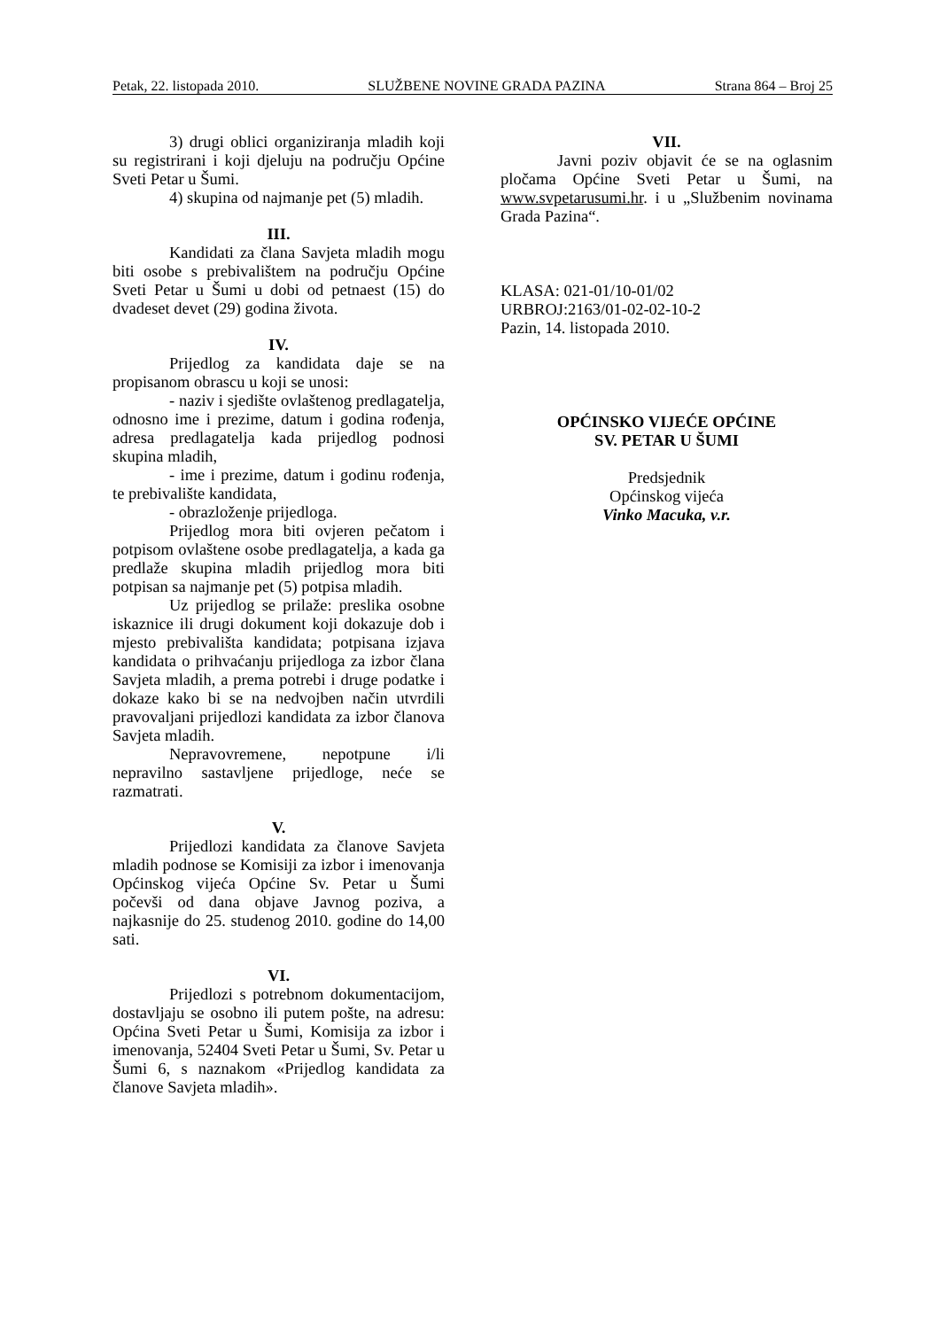Petak, 22. listopada 2010. SLUŽBENE NOVINE GRADA PAZINA Strana 864 – Broj 25
3) drugi oblici organiziranja mladih koji su registrirani i koji djeluju na području Općine Sveti Petar u Šumi.
4) skupina od najmanje pet (5) mladih.
III.
Kandidati za člana Savjeta mladih mogu biti osobe s prebivalištem na području Općine Sveti Petar u Šumi u dobi od petnaest (15) do dvadeset devet (29) godina života.
IV.
Prijedlog za kandidata daje se na propisanom obrascu u koji se unosi:
- naziv i sjedište ovlaštenog predlagatelja, odnosno ime i prezime, datum i godina rođenja, adresa predlagatelja kada prijedlog podnosi skupina mladih,
- ime i prezime, datum i godinu rođenja, te prebivalište kandidata,
- obrazloženje prijedloga.
Prijedlog mora biti ovjeren pečatom i potpisom ovlaštene osobe predlagatelja, a kada ga predlaže skupina mladih prijedlog mora biti potpisan sa najmanje pet (5) potpisa mladih.
Uz prijedlog se prilaže: preslika osobne iskaznice ili drugi dokument koji dokazuje dob i mjesto prebivališta kandidata; potpisana izjava kandidata o prihvaćanju prijedloga za izbor člana Savjeta mladih, a prema potrebi i druge podatke i dokaze kako bi se na nedvojben način utvrdili pravovaljani prijedlozi kandidata za izbor članova Savjeta mladih.
Nepravovremene, nepotpune i/li nepravilno sastavljene prijedloge, neće se razmatrati.
V.
Prijedlozi kandidata za članove Savjeta mladih podnose se Komisiji za izbor i imenovanja Općinskog vijeća Općine Sv. Petar u Šumi počevši od dana objave Javnog poziva, a najkasnije do 25. studenog 2010. godine do 14,00 sati.
VI.
Prijedlozi s potrebnom dokumentacijom, dostavljaju se osobno ili putem pošte, na adresu: Općina Sveti Petar u Šumi, Komisija za izbor i imenovanja, 52404 Sveti Petar u Šumi, Sv. Petar u Šumi 6, s naznakom «Prijedlog kandidata za članove Savjeta mladih».
VII.
Javni poziv objavit će se na oglasnim pločama Općine Sveti Petar u Šumi, na www.svpetarusumi.hr. i u „Službenim novinama Grada Pazina“.
KLASA: 021-01/10-01/02
URBROJ:2163/01-02-02-10-2
Pazin, 14. listopada 2010.
OPĆINSKO VIJEĆE OPĆINE
SV. PETAR U ŠUMI
Predsjednik
Općinskog vijeća
Vinko Macuka, v.r.